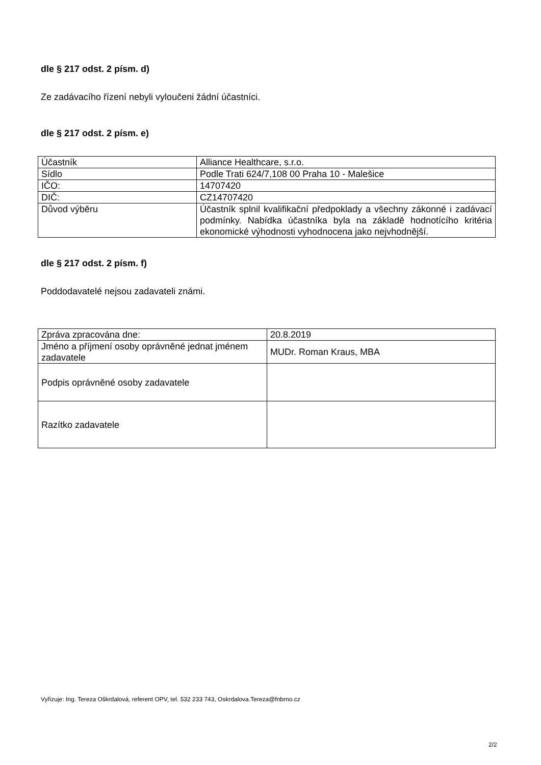dle § 217 odst. 2 písm. d)
Ze zadávacího řízení nebyli vyloučeni žádní účastníci.
dle § 217 odst. 2 písm. e)
| Účastník | Alliance Healthcare, s.r.o. |
| Sídlo | Podle Trati 624/7,108 00 Praha 10 - Malešice |
| IČO: | 14707420 |
| DIČ: | CZ14707420 |
| Důvod výběru | Účastník splnil kvalifikační předpoklady a všechny zákonné i zadávací podmínky. Nabídka účastníka byla na základě hodnotícího kritéria ekonomické výhodnosti vyhodnocena jako nejvhodnější. |
dle § 217 odst. 2 písm. f)
Poddodavatelé nejsou zadavateli známi.
| Zpráva zpracována dne: | 20.8.2019 |
| Jméno a příjmení osoby oprávněné jednat jménem zadavatele | MUDr. Roman Kraus, MBA |
| Podpis oprávněné osoby zadavatele | |
| Razítko zadavatele | |
Vyřizuje: Ing. Tereza Oškrdalová, referent OPV, tel. 532 233 743, Oskrdalova.Tereza@fnbrno.cz
2/2